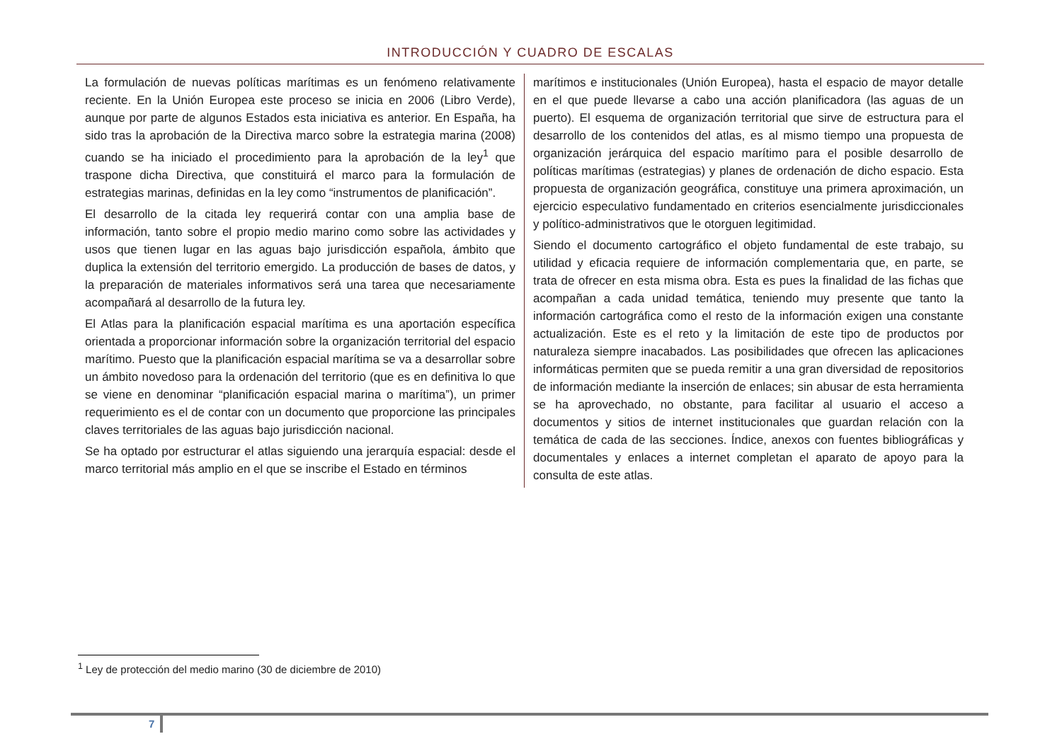INTRODUCCIÓN Y CUADRO DE ESCALAS
La formulación de nuevas políticas marítimas es un fenómeno relativamente reciente. En la Unión Europea este proceso se inicia en 2006 (Libro Verde), aunque por parte de algunos Estados esta iniciativa es anterior. En España, ha sido tras la aprobación de la Directiva marco sobre la estrategia marina (2008) cuando se ha iniciado el procedimiento para la aprobación de la ley<sup>1</sup> que traspone dicha Directiva, que constituirá el marco para la formulación de estrategias marinas, definidas en la ley como “instrumentos de planificación”.
El desarrollo de la citada ley requerirá contar con una amplia base de información, tanto sobre el propio medio marino como sobre las actividades y usos que tienen lugar en las aguas bajo jurisdicción española, ámbito que duplica la extensión del territorio emergido. La producción de bases de datos, y la preparación de materiales informativos será una tarea que necesariamente acompañará al desarrollo de la futura ley.
El Atlas para la planificación espacial marítima es una aportación específica orientada a proporcionar información sobre la organización territorial del espacio marítimo. Puesto que la planificación espacial marítima se va a desarrollar sobre un ámbito novedoso para la ordenación del territorio (que es en definitiva lo que se viene en denominar “planificación espacial marina o marítima”), un primer requerimiento es el de contar con un documento que proporcione las principales claves territoriales de las aguas bajo jurisdicción nacional.
Se ha optado por estructurar el atlas siguiendo una jerarquía espacial: desde el marco territorial más amplio en el que se inscribe el Estado en términos
marítimos e institucionales (Unión Europea), hasta el espacio de mayor detalle en el que puede llevarse a cabo una acción planificadora (las aguas de un puerto). El esquema de organización territorial que sirve de estructura para el desarrollo de los contenidos del atlas, es al mismo tiempo una propuesta de organización jerárquica del espacio marítimo para el posible desarrollo de políticas marítimas (estrategias) y planes de ordenación de dicho espacio. Esta propuesta de organización geográfica, constituye una primera aproximación, un ejercicio especulativo fundamentado en criterios esencialmente jurisdiccionales y político-administrativos que le otorguen legitimidad.
Siendo el documento cartográfico el objeto fundamental de este trabajo, su utilidad y eficacia requiere de información complementaria que, en parte, se trata de ofrecer en esta misma obra. Esta es pues la finalidad de las fichas que acompañan a cada unidad temática, teniendo muy presente que tanto la información cartográfica como el resto de la información exigen una constante actualización. Este es el reto y la limitación de este tipo de productos por naturaleza siempre inacabados. Las posibilidades que ofrecen las aplicaciones informáticas permiten que se pueda remitir a una gran diversidad de repositorios de información mediante la inserción de enlaces; sin abusar de esta herramienta se ha aprovechado, no obstante, para facilitar al usuario el acceso a documentos y sitios de internet institucionales que guardan relación con la temática de cada de las secciones. Índice, anexos con fuentes bibliográficas y documentales y enlaces a internet completan el aparato de apoyo para la consulta de este atlas.
<sup>1</sup> Ley de protección del medio marino (30 de diciembre de 2010)
7